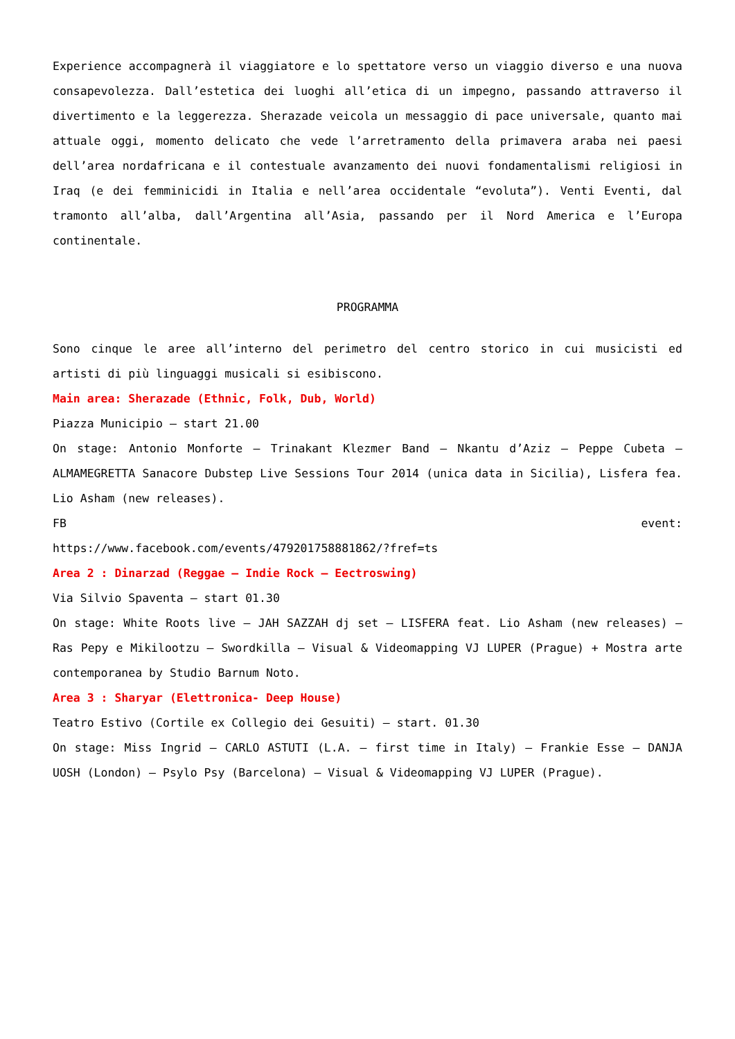Experience accompagnerà il viaggiatore e lo spettatore verso un viaggio diverso e una nuova consapevolezza. Dall’estetica dei luoghi all’etica di un impegno, passando attraverso il divertimento e la leggerezza. Sherazade veicola un messaggio di pace universale, quanto mai attuale oggi, momento delicato che vede l’arretramento della primavera araba nei paesi dell’area nordafricana e il contestuale avanzamento dei nuovi fondamentalismi religiosi in Iraq (e dei femminicidi in Italia e nell’area occidentale “evoluta”). Venti Eventi, dal tramonto all’alba, dall’Argentina all’Asia, passando per il Nord America e l’Europa continentale.
PROGRAMMA
Sono cinque le aree all’interno del perimetro del centro storico in cui musicisti ed artisti di più linguaggi musicali si esibiscono.
Main area: Sherazade (Ethnic, Folk, Dub, World)
Piazza Municipio – start 21.00
On stage: Antonio Monforte – Trinakant Klezmer Band – Nkantu d’Aziz – Peppe Cubeta – ALMAMEGRETTA Sanacore Dubstep Live Sessions Tour 2014 (unica data in Sicilia), Lisfera fea. Lio Asham (new releases).
FB event:
https://www.facebook.com/events/479201758881862/?fref=ts
Area 2 : Dinarzad (Reggae – Indie Rock – Eectroswing)
Via Silvio Spaventa – start 01.30
On stage: White Roots live – JAH SAZZAH dj set – LISFERA feat. Lio Asham (new releases) – Ras Pepy e Mikilootzu – Swordkilla – Visual & Videomapping VJ LUPER (Prague) + Mostra arte contemporanea by Studio Barnum Noto.
Area 3 : Sharyar (Elettronica- Deep House)
Teatro Estivo (Cortile ex Collegio dei Gesuiti) – start. 01.30
On stage: Miss Ingrid – CARLO ASTUTI (L.A. – first time in Italy) – Frankie Esse – DANJA UOSH (London) – Psylo Psy (Barcelona) – Visual & Videomapping VJ LUPER (Prague).